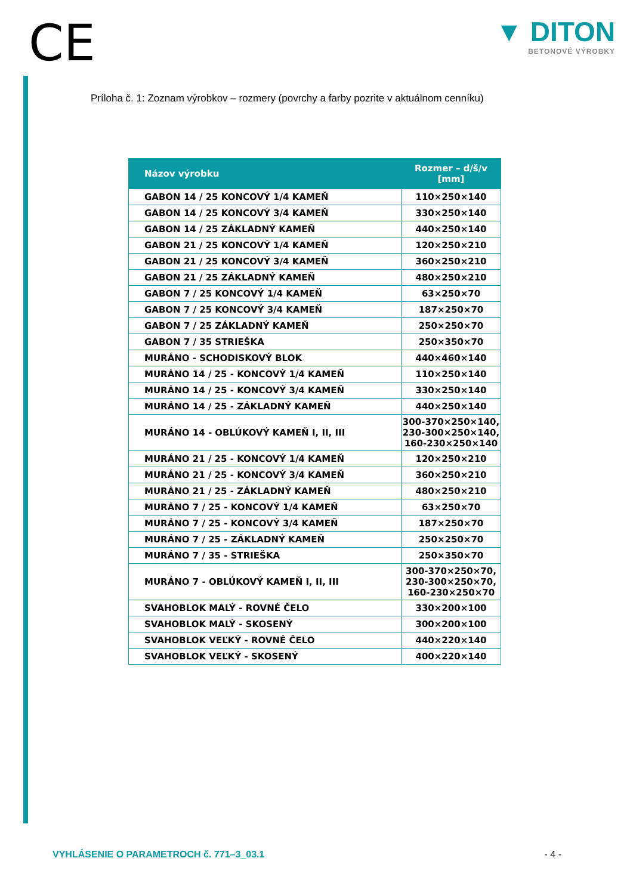CE
▼ DITON
BETONOVÉ VÝROBKY
Príloha č. 1: Zoznam výrobkov – rozmery (povrchy a farby pozrite v aktuálnom cenníku)
| Názov výrobku | Rozmer – d/š/v [mm] |
| --- | --- |
| GABON 14 / 25 KONCOVÝ 1/4 KAMEŇ | 110×250×140 |
| GABON 14 / 25 KONCOVÝ 3/4 KAMEŇ | 330×250×140 |
| GABON 14 / 25 ZÁKLADNÝ KAMEŇ | 440×250×140 |
| GABON 21 / 25 KONCOVÝ 1/4 KAMEŇ | 120×250×210 |
| GABON 21 / 25 KONCOVÝ 3/4 KAMEŇ | 360×250×210 |
| GABON 21 / 25 ZÁKLADNÝ KAMEŇ | 480×250×210 |
| GABON 7 / 25 KONCOVÝ 1/4 KAMEŇ | 63×250×70 |
| GABON 7 / 25 KONCOVÝ 3/4 KAMEŇ | 187×250×70 |
| GABON 7 / 25 ZÁKLADNÝ KAMEŇ | 250×250×70 |
| GABON 7 / 35 STRIEŠKA | 250×350×70 |
| MURÁNO - SCHODISKOVÝ BLOK | 440×460×140 |
| MURÁNO 14 / 25 - KONCOVÝ 1/4 KAMEŇ | 110×250×140 |
| MURÁNO 14 / 25 - KONCOVÝ 3/4 KAMEŇ | 330×250×140 |
| MURÁNO 14 / 25 - ZÁKLADNÝ KAMEŇ | 440×250×140 |
| MURÁNO 14 - OBLÚKOVÝ KAMEŇ I, II, III | 300-370×250×140, 230-300×250×140, 160-230×250×140 |
| MURÁNO 21 / 25 - KONCOVÝ 1/4 KAMEŇ | 120×250×210 |
| MURÁNO 21 / 25 - KONCOVÝ 3/4 KAMEŇ | 360×250×210 |
| MURÁNO 21 / 25 - ZÁKLADNÝ KAMEŇ | 480×250×210 |
| MURÁNO 7 / 25 - KONCOVÝ 1/4 KAMEŇ | 63×250×70 |
| MURÁNO 7 / 25 - KONCOVÝ 3/4 KAMEŇ | 187×250×70 |
| MURÁNO 7 / 25 - ZÁKLADNÝ KAMEŇ | 250×250×70 |
| MURÁNO 7 / 35 - STRIEŠKA | 250×350×70 |
| MURÁNO 7 - OBLÚKOVÝ KAMEŇ I, II, III | 300-370×250×70, 230-300×250×70, 160-230×250×70 |
| SVAHOBLOK MALÝ - ROVNÉ ČELO | 330×200×100 |
| SVAHOBLOK MALÝ - SKOSENÝ | 300×200×100 |
| SVAHOBLOK VEĽKÝ - ROVNÉ ČELO | 440×220×140 |
| SVAHOBLOK VEĽKÝ - SKOSENÝ | 400×220×140 |
VYHLÁSENIE O PARAMETROCH č. 771–3_03.1 - 4 -